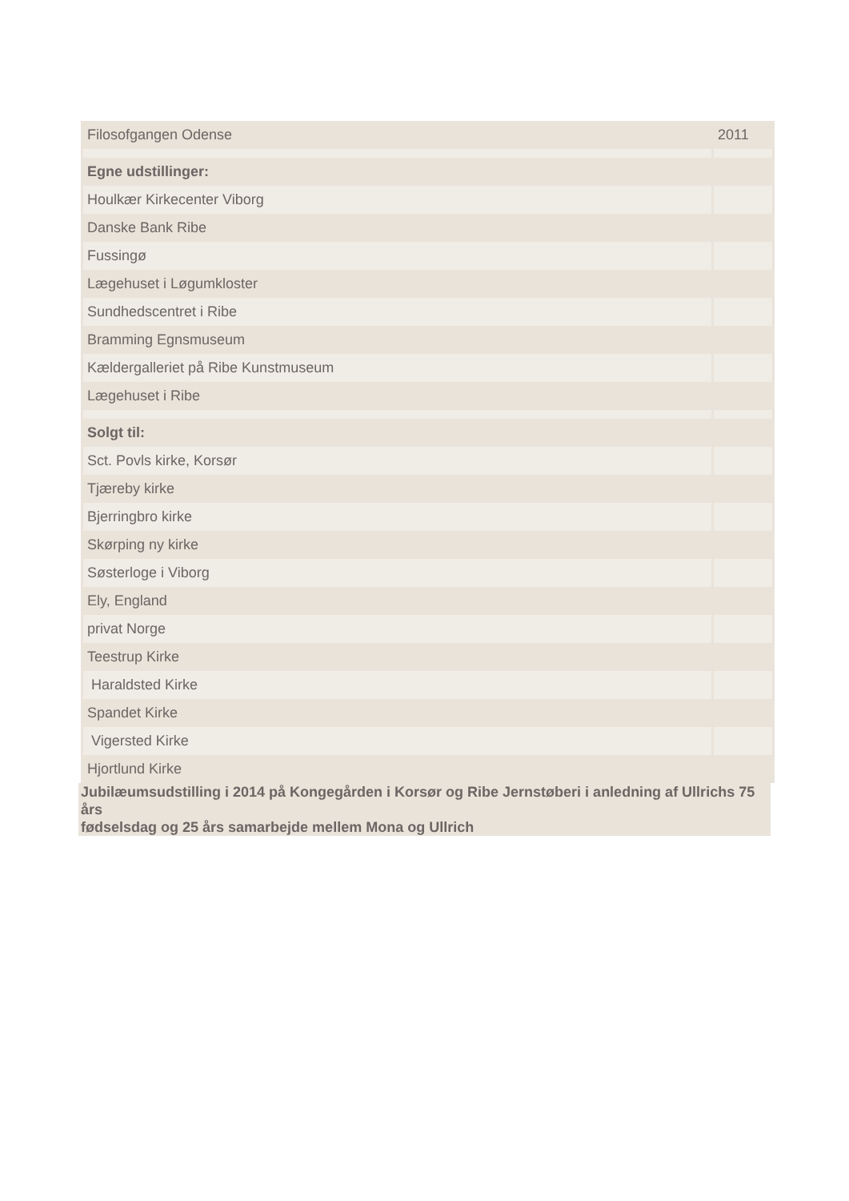| Filosofgangen Odense | 2011 |
| Egne udstillinger: | |
| Houlkær Kirkecenter Viborg | |
| Danske Bank Ribe | |
| Fussingø | |
| Lægehuset i Løgumkloster | |
| Sundhedscentret i Ribe | |
| Bramming Egnsmuseum | |
| Kældergalleriet på Ribe Kunstmuseum | |
| Lægehuset i Ribe | |
| Solgt til: | |
| Sct. Povls kirke, Korsør | |
| Tjæreby kirke | |
| Bjerringbro kirke | |
| Skørping ny kirke | |
| Søsterloge i Viborg | |
| Ely, England | |
| privat Norge | |
| Teestrup Kirke | |
| Haraldsted Kirke | |
| Spandet Kirke | |
| Vigersted Kirke | |
| Hjortlund Kirke | |
Jubilæumsudstilling i 2014 på Kongegården i Korsør og Ribe Jernstøberi i anledning af Ullrichs 75 års
fødselsdag og 25 års samarbejde mellem Mona og Ullrich